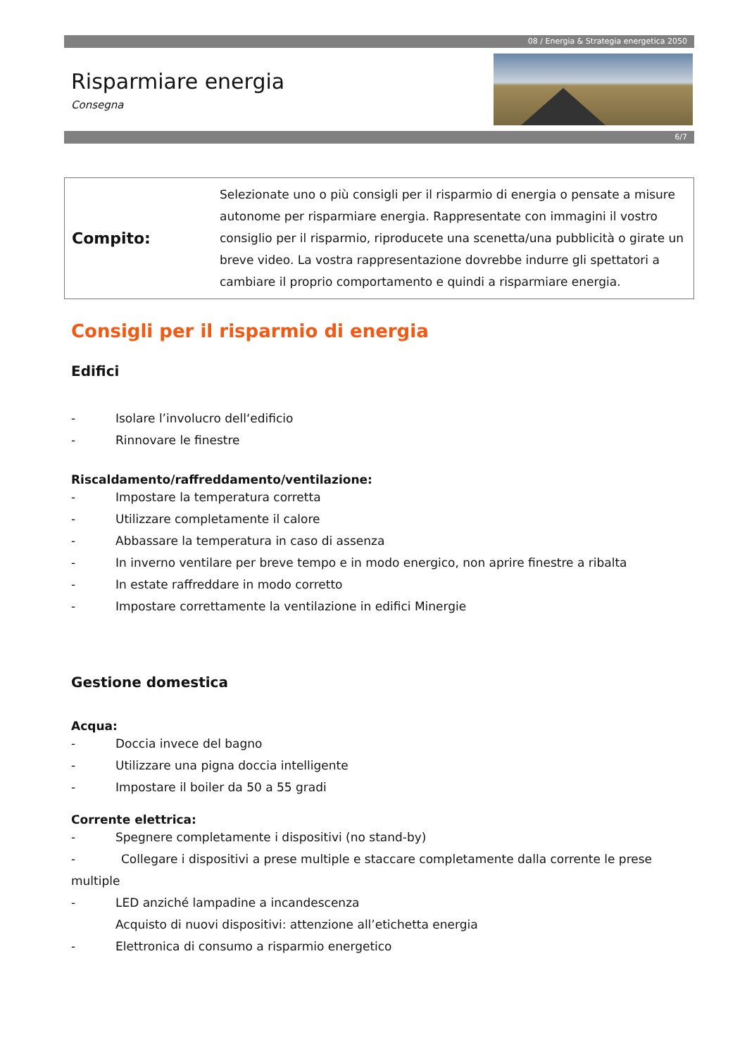08 / Energia & Strategia energetica 2050
Risparmiare energia
Consegna
6/7
Compito:
Selezionate uno o più consigli per il risparmio di energia o pensate a misure autonome per risparmiare energia. Rappresentate con immagini il vostro consiglio per il risparmio, riproducete una scenetta/una pubblicità o girate un breve video. La vostra rappresentazione dovrebbe indurre gli spettatori a cambiare il proprio comportamento e quindi a risparmiare energia.
Consigli per il risparmio di energia
Edifici
- Isolare l’involucro dell‘edificio
- Rinnovare le finestre
Riscaldamento/raffreddamento/ventilazione:
- Impostare la temperatura corretta
- Utilizzare completamente il calore
- Abbassare la temperatura in caso di assenza
- In inverno ventilare per breve tempo e in modo energico, non aprire finestre a ribalta
- In estate raffreddare in modo corretto
- Impostare correttamente la ventilazione in edifici Minergie
Gestione domestica
Acqua:
- Doccia invece del bagno
- Utilizzare una pigna doccia intelligente
- Impostare il boiler da 50 a 55 gradi
Corrente elettrica:
- Spegnere completamente i dispositivi (no stand-by)
- Collegare i dispositivi a prese multiple e staccare completamente dalla corrente le prese multiple
- LED anziché lampadine a incandescenza
Acquisto di nuovi dispositivi: attenzione all’etichetta energia
- Elettronica di consumo a risparmio energetico